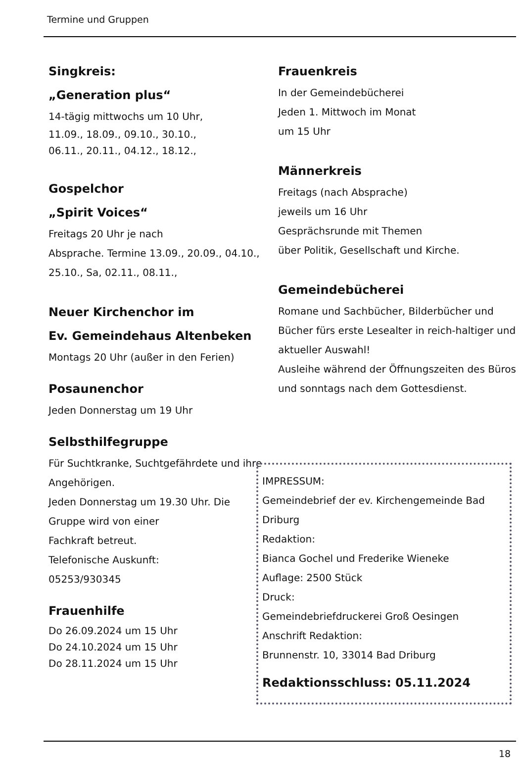Termine und Gruppen
Singkreis:
„Generation plus“
14-tägig mittwochs um 10 Uhr,
11.09., 18.09., 09.10., 30.10.,
06.11., 20.11., 04.12., 18.12.,
Gospelchor
„Spirit Voices“
Freitags 20 Uhr je nach
Absprache. Termine 13.09., 20.09., 04.10., 25.10., Sa, 02.11., 08.11.,
Neuer Kirchenchor im
Ev. Gemeindehaus Altenbeken
Montags 20 Uhr (außer in den Ferien)
Posaunenchor
Jeden Donnerstag um 19 Uhr
Selbsthilfegruppe
Für Suchtkranke, Suchtgefährdete und ihre Angehörigen.
Jeden Donnerstag um 19.30 Uhr. Die Gruppe wird von einer
Fachkraft betreut.
Telefonische Auskunft:
05253/930345
Frauenhilfe
Do 26.09.2024 um 15 Uhr
Do 24.10.2024 um 15 Uhr
Do 28.11.2024 um 15 Uhr
Frauenkreis
In der Gemeindebücherei
Jeden 1. Mittwoch im Monat
um 15 Uhr
Männerkreis
Freitags (nach Absprache)
jeweils um 16 Uhr
Gesprächsrunde mit Themen
über Politik, Gesellschaft und Kirche.
Gemeindebücherei
Romane und Sachbücher, Bilderbücher und Bücher fürs erste Lesealter in reich-haltiger und aktueller Auswahl!
Ausleihe während der Öffnungszeiten des Büros und sonntags nach dem Gottesdienst.
IMPRESSUM:
Gemeindebrief der ev. Kirchengemeinde Bad Driburg
Redaktion:
Bianca Gochel und Frederike Wieneke
Auflage: 2500 Stück
Druck:
Gemeindebriefdruckerei Groß Oesingen
Anschrift Redaktion:
Brunnenstr. 10, 33014 Bad Driburg
Redaktionsschluss: 05.11.2024
18